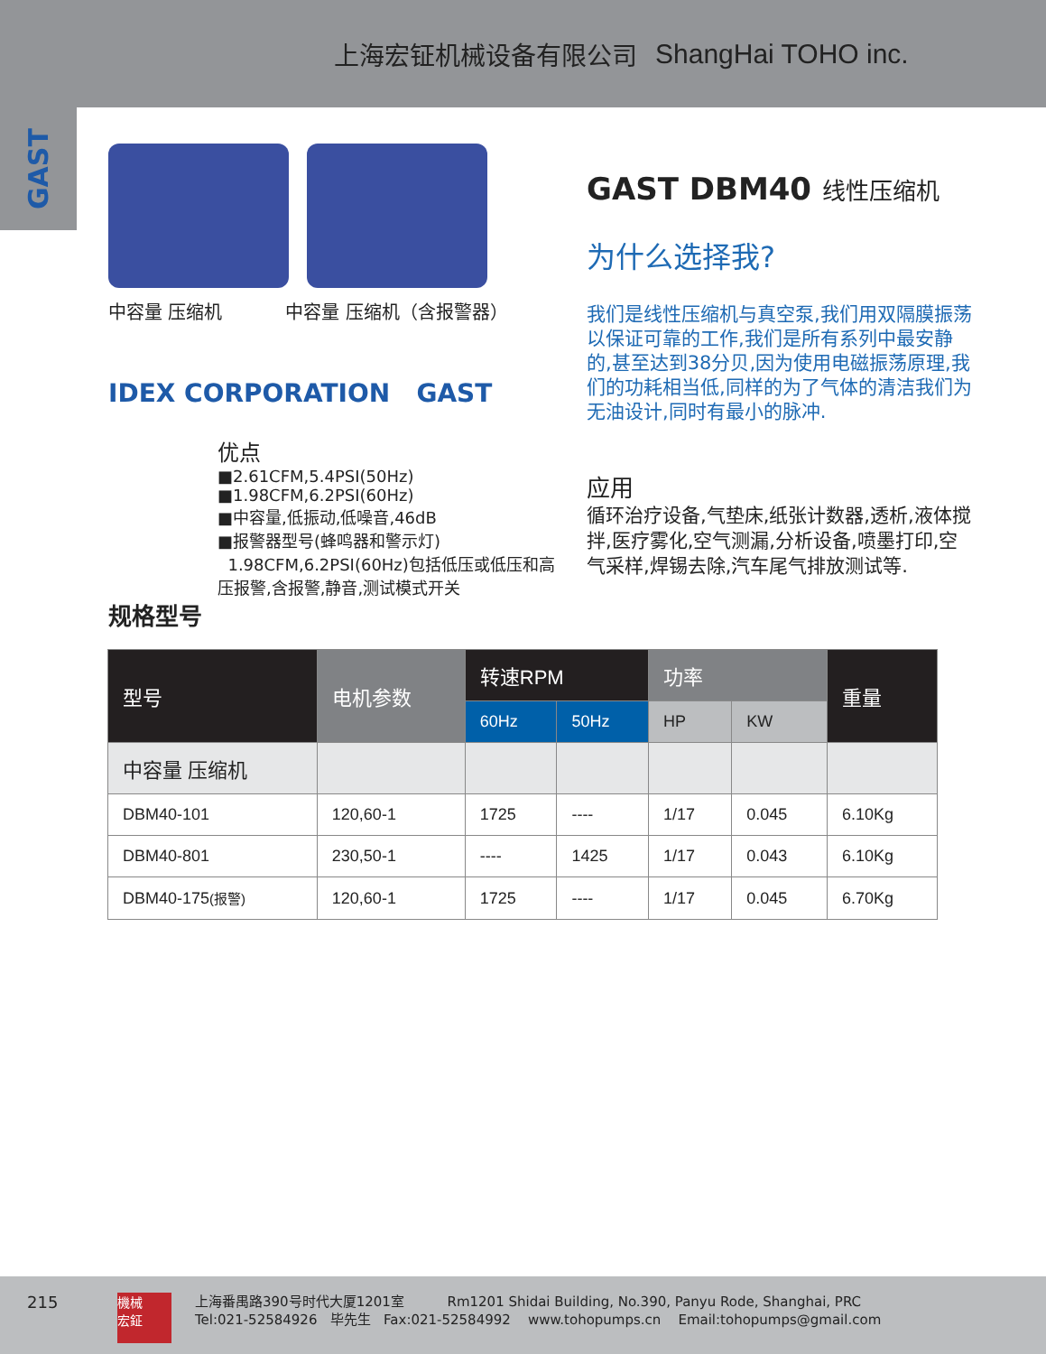上海宏钲机械设备有限公司 ShangHai TOHO inc.
GAST
中容量 压缩机 中容量 压缩机（含报警器）
IDEX CORPORATION GAST
规格型号
优点
■2.61CFM,5.4PSI(50Hz)
■1.98CFM,6.2PSI(60Hz)
■中容量,低振动,低噪音,46dB
■报警器型号(蜂鸣器和警示灯)
1.98CFM,6.2PSI(60Hz)包括低压或低压和高压报警,含报警,静音,测试模式开关
GAST DBM40 线性压缩机
为什么选择我?
我们是线性压缩机与真空泵,我们用双隔膜振荡以保证可靠的工作,我们是所有系列中最安静的,甚至达到38分贝,因为使用电磁振荡原理,我们的功耗相当低,同样的为了气体的清洁我们为无油设计,同时有最小的脉冲.
应用
循环治疗设备,气垫床,纸张计数器,透析,液体搅拌,医疗雾化,空气测漏,分析设备,喷墨打印,空气采样,焊锡去除,汽车尾气排放测试等.
| 型号 | 电机参数 | 转速RPM | | 功率 | | 重量 |
| --- | --- | --- | --- | --- | --- | --- |
| | | 60Hz | 50Hz | HP | KW | |
| 中容量 压缩机 | | | | | | |
| DBM40-101 | 120,60-1 | 1725 | ---- | 1/17 | 0.045 | 6.10Kg |
| DBM40-801 | 230,50-1 | ---- | 1425 | 1/17 | 0.043 | 6.10Kg |
| DBM40-175 (报警) | 120,60-1 | 1725 | ---- | 1/17 | 0.045 | 6.70Kg |
215
機械
宏鉦
上海番禺路390号时代大厦1201室 Rm1201 Shidai Building, No.390, Panyu Rode, Shanghai, PRC
Tel:021-52584926 毕先生 Fax:021-52584992 www.tohopumps.cn Email:tohopumps@gmail.com